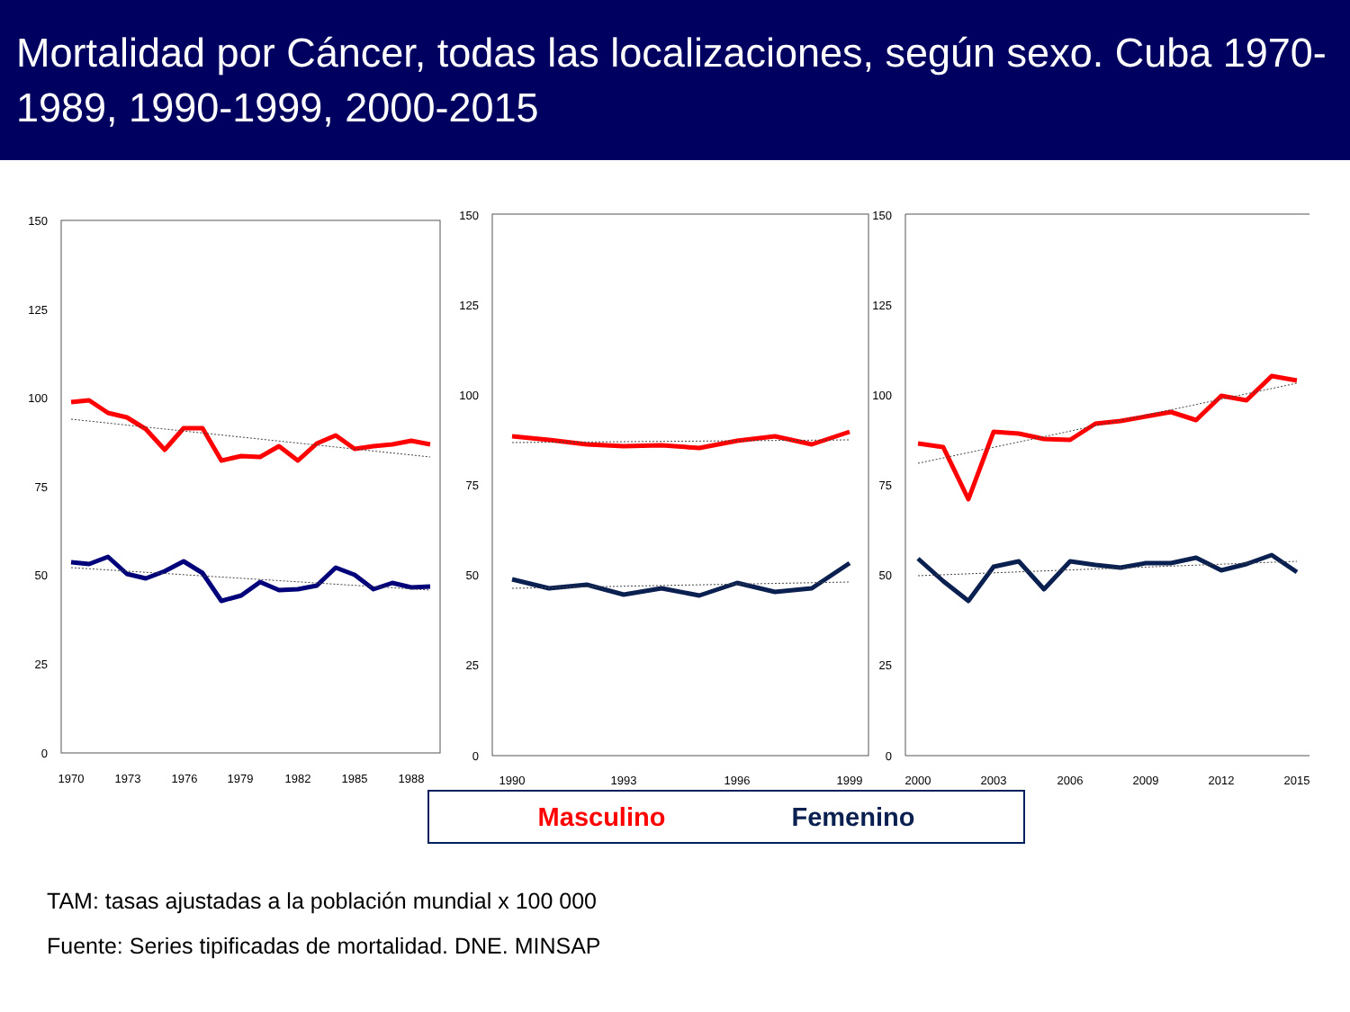Mortalidad por Cáncer, todas las localizaciones, según sexo. Cuba 1970-1989, 1990-1999, 2000-2015
150
125
100
75
50
25
0
150
125
100
75
50
25
0
150
125
100
75
50
25
0
1970
1973
1976
1979
1982
1985
1988
1990
1993
1996
1999
2000
2003
2006
2009
2012
2015
Masculino Femenino
TAM: tasas ajustadas a la población mundial x 100 000
Fuente: Series tipificadas de mortalidad. DNE. MINSAP